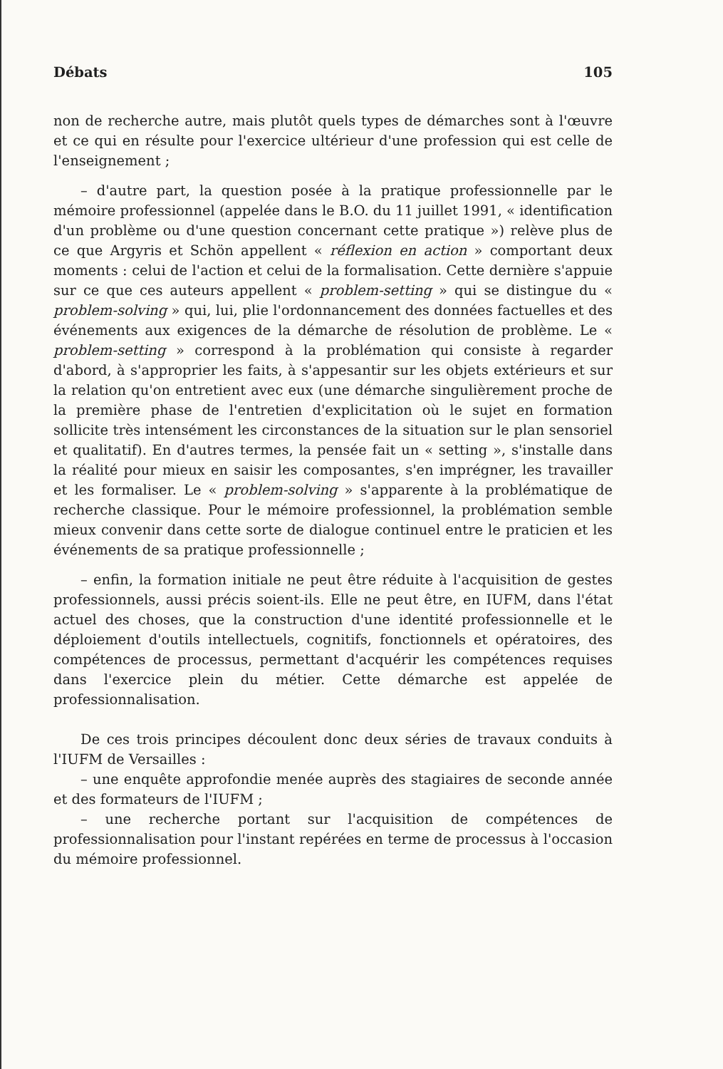Débats 105
non de recherche autre, mais plutôt quels types de démarches sont à l'œuvre et ce qui en résulte pour l'exercice ultérieur d'une profession qui est celle de l'enseignement ;
– d'autre part, la question posée à la pratique professionnelle par le mémoire professionnel (appelée dans le B.O. du 11 juillet 1991, « identification d'un problème ou d'une question concernant cette pratique ») relève plus de ce que Argyris et Schön appellent « réflexion en action » comportant deux moments : celui de l'action et celui de la formalisation. Cette dernière s'appuie sur ce que ces auteurs appellent « problem-setting » qui se distingue du « problem-solving » qui, lui, plie l'ordonnancement des données factuelles et des événements aux exigences de la démarche de résolution de problème. Le « problem-setting » correspond à la problémation qui consiste à regarder d'abord, à s'approprier les faits, à s'appesantir sur les objets extérieurs et sur la relation qu'on entretient avec eux (une démarche singulièrement proche de la première phase de l'entretien d'explicitation où le sujet en formation sollicite très intensément les circonstances de la situation sur le plan sensoriel et qualitatif). En d'autres termes, la pensée fait un « setting », s'installe dans la réalité pour mieux en saisir les composantes, s'en imprégner, les travailler et les formaliser. Le « problem-solving » s'apparente à la problématique de recherche classique. Pour le mémoire professionnel, la problémation semble mieux convenir dans cette sorte de dialogue continuel entre le praticien et les événements de sa pratique professionnelle ;
– enfin, la formation initiale ne peut être réduite à l'acquisition de gestes professionnels, aussi précis soient-ils. Elle ne peut être, en IUFM, dans l'état actuel des choses, que la construction d'une identité professionnelle et le déploiement d'outils intellectuels, cognitifs, fonctionnels et opératoires, des compétences de processus, permettant d'acquérir les compétences requises dans l'exercice plein du métier. Cette démarche est appelée de professionnalisation.
De ces trois principes découlent donc deux séries de travaux conduits à l'IUFM de Versailles :
– une enquête approfondie menée auprès des stagiaires de seconde année et des formateurs de l'IUFM ;
– une recherche portant sur l'acquisition de compétences de professionnalisation pour l'instant repérées en terme de processus à l'occasion du mémoire professionnel.